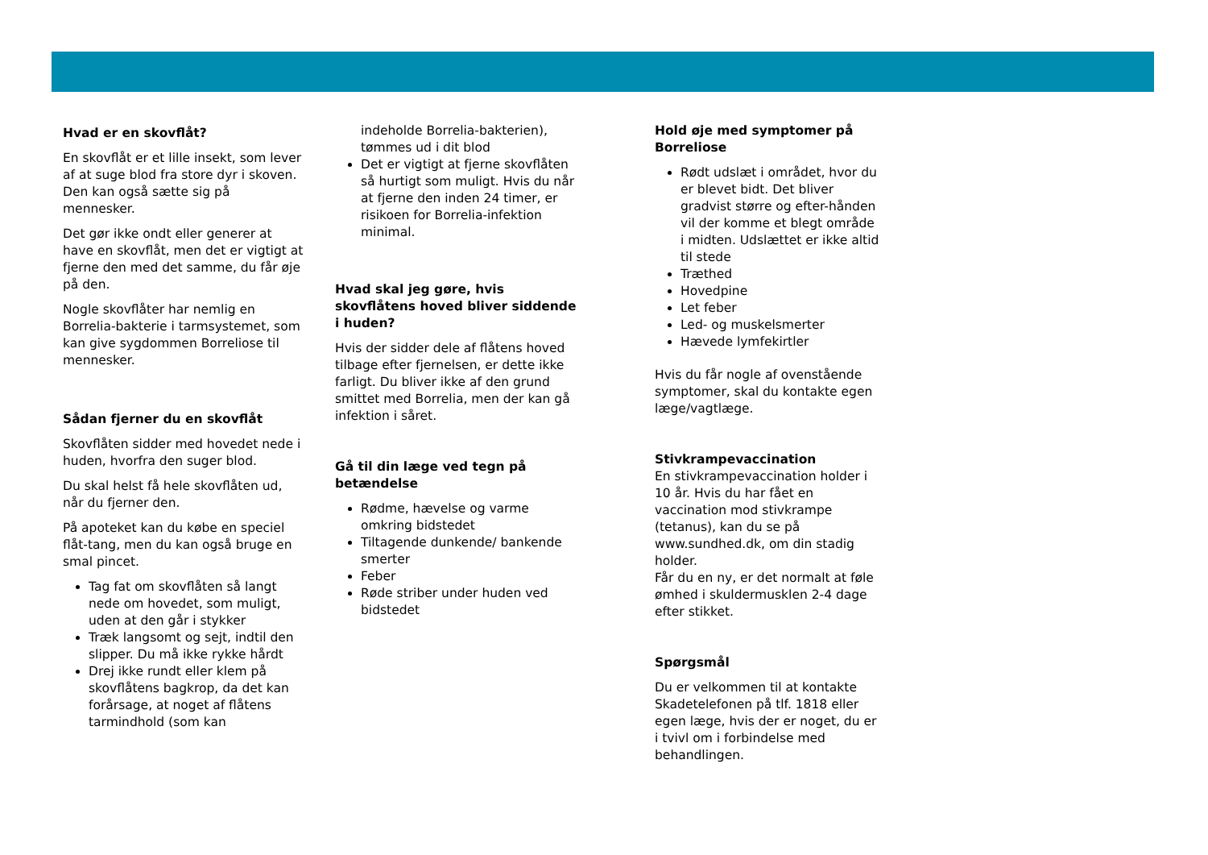Hvad er en skovflåt?
En skovflåt er et lille insekt, som lever af at suge blod fra store dyr i skoven. Den kan også sætte sig på mennesker.
Det gør ikke ondt eller generer at have en skovflåt, men det er vigtigt at fjerne den med det samme, du får øje på den.
Nogle skovflåter har nemlig en Borrelia-bakterie i tarmsystemet, som kan give sygdommen Borreliose til mennesker.
Sådan fjerner du en skovflåt
Skovflåten sidder med hovedet nede i huden, hvorfra den suger blod.
Du skal helst få hele skovflåten ud, når du fjerner den.
På apoteket kan du købe en speciel flåt-tang, men du kan også bruge en smal pincet.
Tag fat om skovflåten så langt nede om hovedet, som muligt, uden at den går i stykker
Træk langsomt og sejt, indtil den slipper. Du må ikke rykke hårdt
Drej ikke rundt eller klem på skovflåtens bagkrop, da det kan forårsage, at noget af flåtens tarmindhold (som kan
indeholde Borrelia-bakterien), tømmes ud i dit blod
Det er vigtigt at fjerne skovflåten så hurtigt som muligt. Hvis du når at fjerne den inden 24 timer, er risikoen for Borrelia-infektion minimal.
Hvad skal jeg gøre, hvis skovflåtens hoved bliver siddende i huden?
Hvis der sidder dele af flåtens hoved tilbage efter fjernelsen, er dette ikke farligt. Du bliver ikke af den grund smittet med Borrelia, men der kan gå infektion i såret.
Gå til din læge ved tegn på betændelse
Rødme, hævelse og varme omkring bidstedet
Tiltagende dunkende/ bankende smerter
Feber
Røde striber under huden ved bidstedet
Hold øje med symptomer på Borreliose
Rødt udslæt i området, hvor du er blevet bidt. Det bliver gradvist større og efter-hånden vil der komme et blegt område i midten. Udslættet er ikke altid til stede
Træthed
Hovedpine
Let feber
Led- og muskelsmerter
Hævede lymfekirtler
Hvis du får nogle af ovenstående symptomer, skal du kontakte egen læge/vagtlæge.
Stivkrampevaccination
En stivkrampevaccination holder i 10 år. Hvis du har fået en vaccination mod stivkrampe (tetanus), kan du se på www.sundhed.dk, om din stadig holder.
Får du en ny, er det normalt at føle ømhed i skuldermusklen 2-4 dage efter stikket.
Spørgsmål
Du er velkommen til at kontakte Skadetelefonen på tlf. 1818 eller egen læge, hvis der er noget, du er i tvivl om i forbindelse med behandlingen.